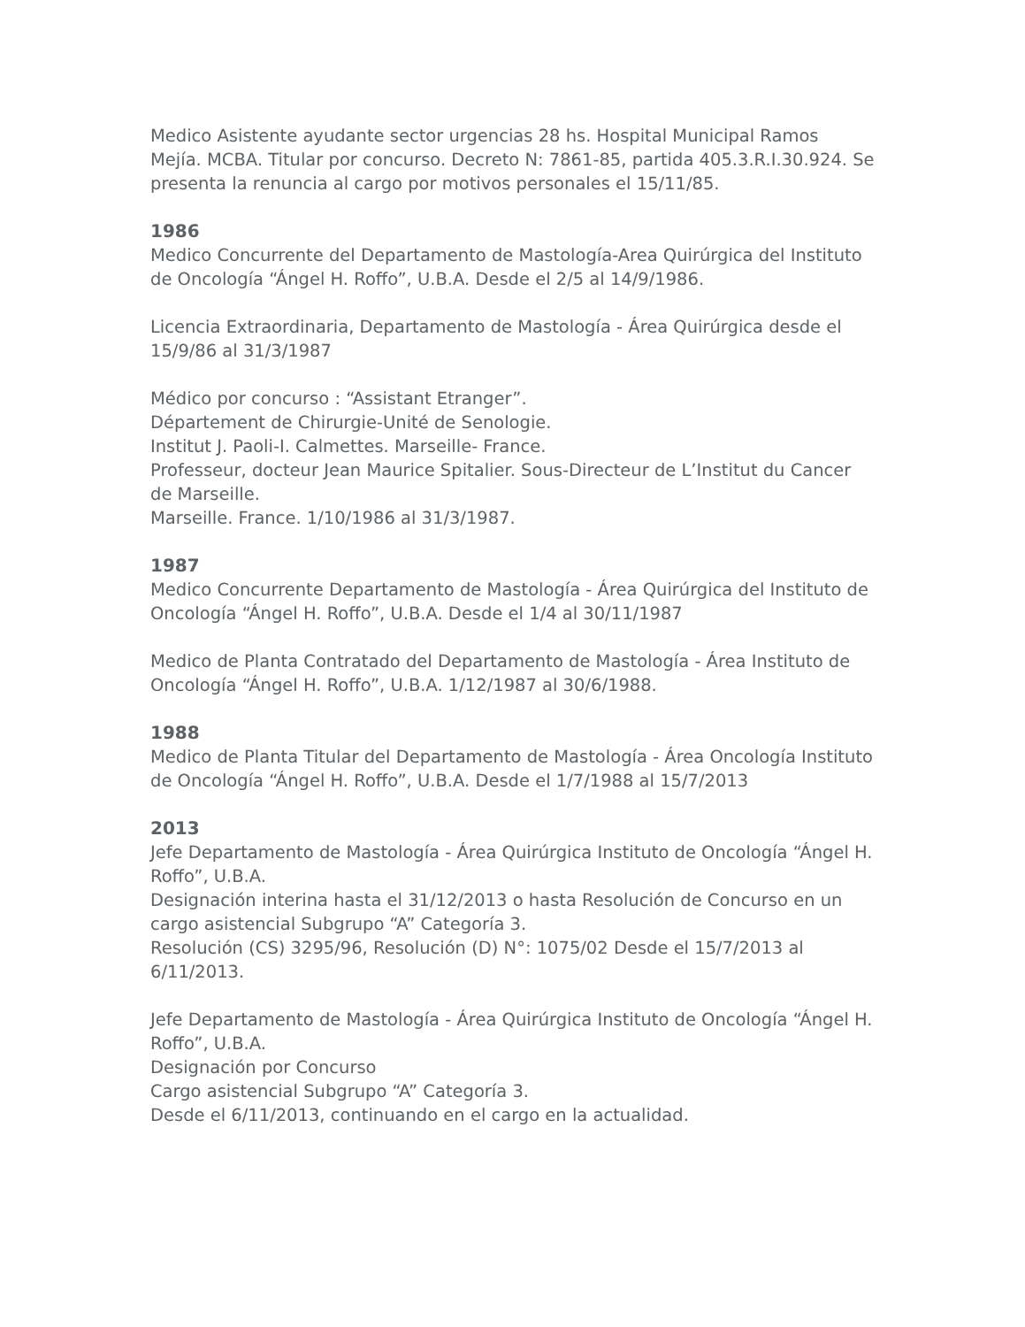Medico Asistente ayudante sector urgencias 28 hs. Hospital Municipal Ramos Mejía. MCBA. Titular por concurso. Decreto N: 7861-85, partida 405.3.R.I.30.924. Se presenta la renuncia al cargo por motivos personales el 15/11/85.
1986
Medico Concurrente del Departamento de Mastología-Area Quirúrgica del Instituto de Oncología “Ángel H. Roffo”, U.B.A. Desde el 2/5 al 14/9/1986.
Licencia Extraordinaria, Departamento de Mastología - Área Quirúrgica desde el 15/9/86 al 31/3/1987
Médico por concurso : “Assistant Etranger”.
Département de Chirurgie-Unité de Senologie.
Institut J. Paoli-I. Calmettes. Marseille- France.
Professeur, docteur Jean Maurice Spitalier. Sous-Directeur de L’Institut du Cancer de Marseille.
Marseille. France. 1/10/1986 al 31/3/1987.
1987
Medico Concurrente Departamento de Mastología - Área Quirúrgica del Instituto de Oncología “Ángel H. Roffo”, U.B.A. Desde el 1/4 al 30/11/1987
Medico de Planta Contratado del Departamento de Mastología - Área Instituto de Oncología “Ángel H. Roffo”, U.B.A. 1/12/1987 al 30/6/1988.
1988
Medico de Planta Titular del Departamento de Mastología - Área Oncología Instituto de Oncología “Ángel H. Roffo”, U.B.A. Desde el 1/7/1988 al 15/7/2013
2013
Jefe Departamento de Mastología - Área Quirúrgica Instituto de Oncología “Ángel H. Roffo”, U.B.A.
Designación interina hasta el 31/12/2013 o hasta Resolución de Concurso en un cargo asistencial Subgrupo “A” Categoría 3.
Resolución (CS) 3295/96, Resolución (D) N°: 1075/02 Desde el 15/7/2013 al 6/11/2013.
Jefe Departamento de Mastología - Área Quirúrgica Instituto de Oncología “Ángel H. Roffo”, U.B.A.
Designación por Concurso
Cargo asistencial Subgrupo “A” Categoría 3.
Desde el 6/11/2013, continuando en el cargo en la actualidad.